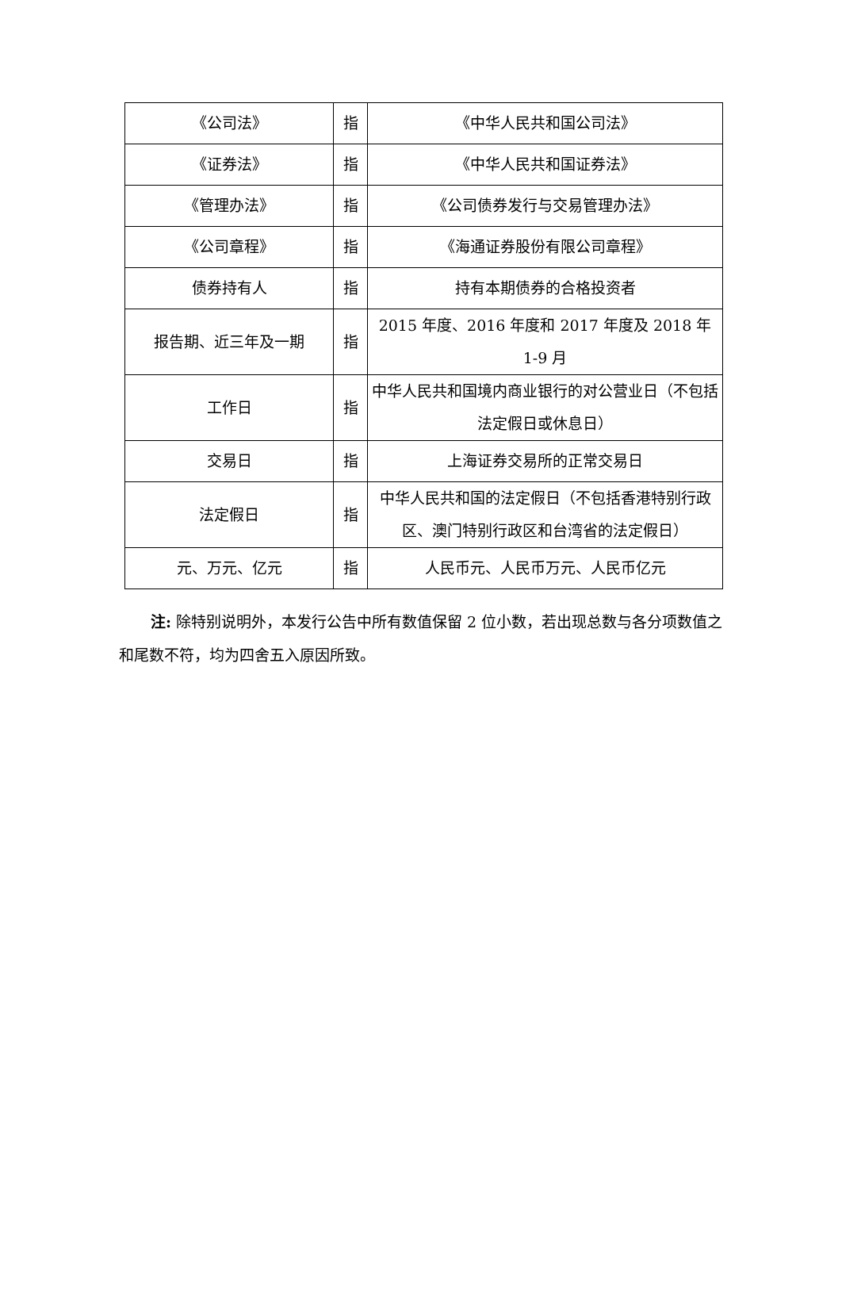| 《公司法》 | 指 | 《中华人民共和国公司法》 |
| 《证券法》 | 指 | 《中华人民共和国证券法》 |
| 《管理办法》 | 指 | 《公司债券发行与交易管理办法》 |
| 《公司章程》 | 指 | 《海通证券股份有限公司章程》 |
| 债券持有人 | 指 | 持有本期债券的合格投资者 |
| 报告期、近三年及一期 | 指 | 2015 年度、2016 年度和 2017 年度及 2018 年 1-9 月 |
| 工作日 | 指 | 中华人民共和国境内商业银行的对公营业日（不包括法定假日或休息日） |
| 交易日 | 指 | 上海证券交易所的正常交易日 |
| 法定假日 | 指 | 中华人民共和国的法定假日（不包括香港特别行政区、澳门特别行政区和台湾省的法定假日） |
| 元、万元、亿元 | 指 | 人民币元、人民币万元、人民币亿元 |
注: 除特别说明外，本发行公告中所有数值保留 2 位小数，若出现总数与各分项数值之和尾数不符，均为四舍五入原因所致。